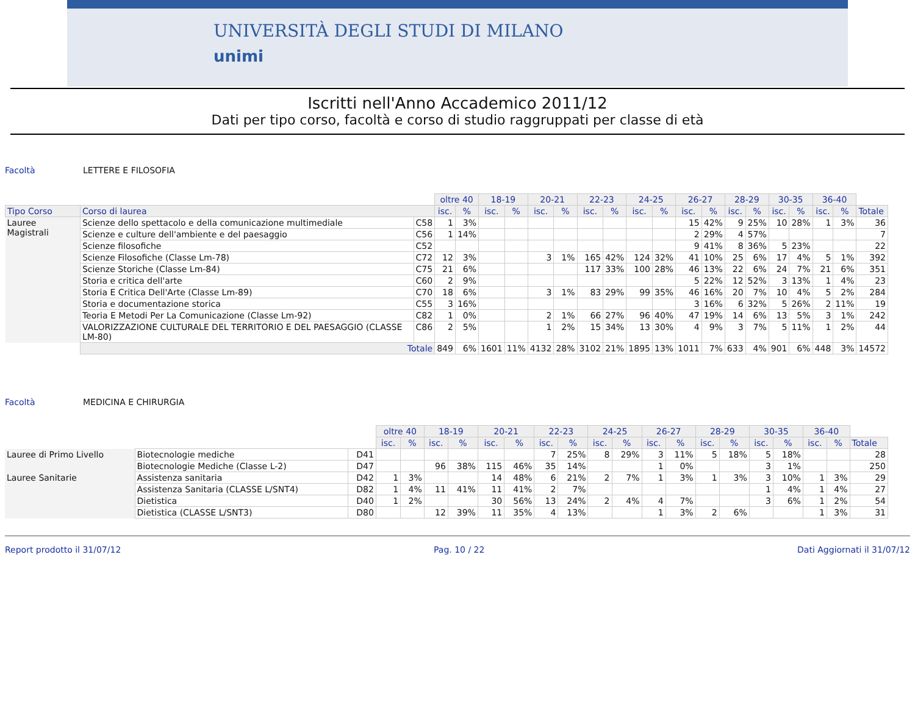UNIVERSITÀ DEGLI STUDI DI MILANO
unimi
Iscritti nell'Anno Accademico 2011/12
Dati per tipo corso, facoltà e corso di studio raggruppati per classe di età
Facoltà LETTERE E FILOSOFIA
| | | | oltre 40 | | 18-19 | | 20-21 | | 22-23 | | 24-25 | | 26-27 | | 28-29 | | 30-35 | | 36-40 | | |
| --- | --- | --- | --- | --- | --- | --- | --- | --- | --- | --- | --- | --- | --- | --- | --- | --- | --- | --- | --- | --- | --- |
| Tipo Corso | Corso di laurea | | isc. | % | isc. | % | isc. | % | isc. | % | isc. | % | isc. | % | isc. | % | isc. | % | isc. | % | Totale |
| Lauree Magistrali | Scienze dello spettacolo e della comunicazione multimediale | C58 | 1 | 3% | | | | | | | | | 15 | 42% | 9 | 25% | 10 | 28% | 1 | 3% | 36 |
| | Scienze e culture dell'ambiente e del paesaggio | C56 | 1 | 14% | | | | | | | | | 2 | 29% | 4 | 57% | | | | | 7 |
| | Scienze filosofiche | C52 | | | | | | | | | | | 9 | 41% | 8 | 36% | 5 | 23% | | | 22 |
| | Scienze Filosofiche (Classe Lm-78) | C72 | 12 | 3% | | | 3 | 1% | 165 | 42% | 124 | 32% | 41 | 10% | 25 | 6% | 17 | 4% | 5 | 1% | 392 |
| | Scienze Storiche (Classe Lm-84) | C75 | 21 | 6% | | | | | 117 | 33% | 100 | 28% | 46 | 13% | 22 | 6% | 24 | 7% | 21 | 6% | 351 |
| | Storia e critica dell'arte | C60 | 2 | 9% | | | | | | | | | 5 | 22% | 12 | 52% | 3 | 13% | 1 | 4% | 23 |
| | Storia E Critica Dell'Arte (Classe Lm-89) | C70 | 18 | 6% | | | 3 | 1% | 83 | 29% | 99 | 35% | 46 | 16% | 20 | 7% | 10 | 4% | 5 | 2% | 284 |
| | Storia e documentazione storica | C55 | 3 | 16% | | | | | | | | | 3 | 16% | 6 | 32% | 5 | 26% | 2 | 11% | 19 |
| | Teoria E Metodi Per La Comunicazione (Classe Lm-92) | C82 | 1 | 0% | | | 2 | 1% | 66 | 27% | 96 | 40% | 47 | 19% | 14 | 6% | 13 | 5% | 3 | 1% | 242 |
| | VALORIZZAZIONE CULTURALE DEL TERRITORIO E DEL PAESAGGIO (CLASSE LM-80) | C86 | 2 | 5% | | | 1 | 2% | 15 | 34% | 13 | 30% | 4 | 9% | 3 | 7% | 5 | 11% | 1 | 2% | 44 |
| | Totale | | 849 | 6% | 1601 | 11% | 4132 | 28% | 3102 | 21% | 1895 | 13% | 1011 | 7% | 633 | 4% | 901 | 6% | 448 | 3% | 14572 |
Facoltà MEDICINA E CHIRURGIA
| | | | oltre 40 | | 18-19 | | 20-21 | | 22-23 | | 24-25 | | 26-27 | | 28-29 | | 30-35 | | 36-40 | | |
| --- | --- | --- | --- | --- | --- | --- | --- | --- | --- | --- | --- | --- | --- | --- | --- | --- | --- | --- | --- | --- | --- |
| | | | isc. | % | isc. | % | isc. | % | isc. | % | isc. | % | isc. | % | isc. | % | isc. | % | isc. | % | Totale |
| Lauree di Primo Livello | Biotecnologie mediche | D41 | | | | | | | 7 | 25% | 8 | 29% | 3 | 11% | 5 | 18% | 5 | 18% | | | 28 |
| | Biotecnologie Mediche (Classe L-2) | D47 | | | 96 | 38% | 115 | 46% | 35 | 14% | | | 1 | 0% | | | 3 | 1% | | | 250 |
| Lauree Sanitarie | Assistenza sanitaria | D42 | 1 | 3% | | | 14 | 48% | 6 | 21% | 2 | 7% | 1 | 3% | 1 | 3% | 3 | 10% | 1 | 3% | 29 |
| | Assistenza Sanitaria (CLASSE L/SNT4) | D82 | 1 | 4% | 11 | 41% | 11 | 41% | 2 | 7% | | | | | | | 1 | 4% | 1 | 4% | 27 |
| | Dietistica | D40 | 1 | 2% | | | 30 | 56% | 13 | 24% | 2 | 4% | 4 | 7% | | | 3 | 6% | 1 | 2% | 54 |
| | Dietistica (CLASSE L/SNT3) | D80 | | | 12 | 39% | 11 | 35% | 4 | 13% | | | 1 | 3% | 2 | 6% | | | 1 | 3% | 31 |
Report prodotto il 31/07/12 Pag. 10 / 22 Dati Aggiornati il 31/07/12